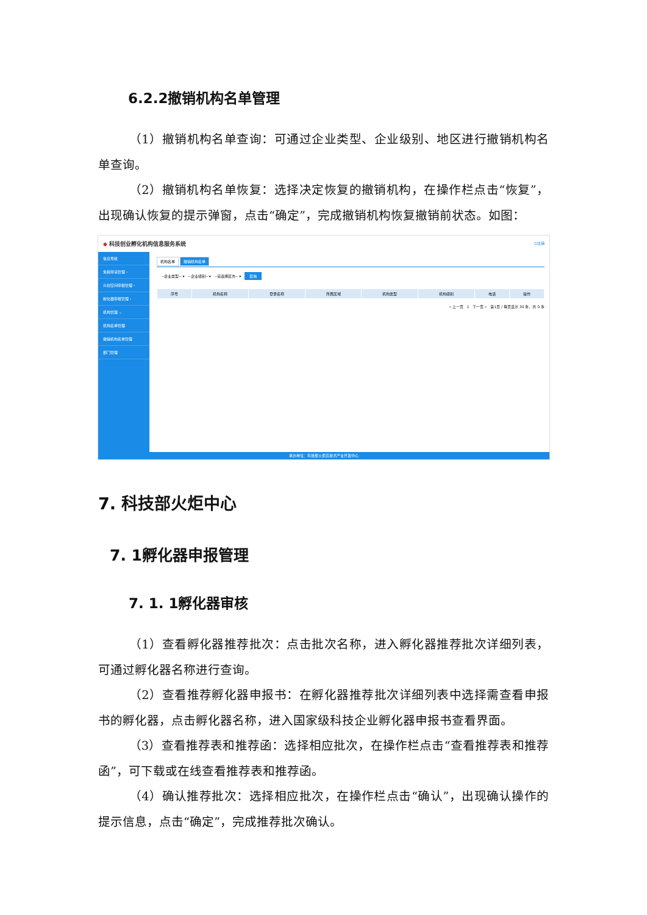6.2.2撤销机构名单管理
（1）撤销机构名单查询：可通过企业类型、企业级别、地区进行撤销机构名单查询。
（2）撤销机构名单恢复：选择决定恢复的撤销机构，在操作栏点击“恢复”，出现确认恢复的提示弹窗，点击“确定”，完成撤销机构恢复撤销前状态。如图：
◆ 科技创业孵化机构信息服务系统 ⏻注销
信息导航
免税申请管理 ›
众创空间申报管理 ›
孵化器申报管理 ›
机构管理 ⌄
机构名单管理
撤销机构名单管理
部门管理
机构名单 撤销机构名单
--企业类型-- ▾ --企业级别-- ▾ --请选择区市-- ▾ 查询
| 序号 | 机构名称 | 登录名称 | 所属区域 | 机构类型 | 机构级别 | 电话 | 操作 |
| --- | --- | --- | --- | --- | --- | --- | --- |
« 上一页 1 下一页 » 第1页 / 每页显示 30 条，共 0 条
承办单位：科技部火炬高技术产业开发中心
7. 科技部火炬中心
7. 1孵化器申报管理
7. 1. 1孵化器审核
（1）查看孵化器推荐批次：点击批次名称，进入孵化器推荐批次详细列表，可通过孵化器名称进行查询。
（2）查看推荐孵化器申报书：在孵化器推荐批次详细列表中选择需查看申报书的孵化器，点击孵化器名称，进入国家级科技企业孵化器申报书查看界面。
（3）查看推荐表和推荐函：选择相应批次，在操作栏点击“查看推荐表和推荐函”，可下载或在线查看推荐表和推荐函。
（4）确认推荐批次：选择相应批次，在操作栏点击“确认”，出现确认操作的提示信息，点击“确定”，完成推荐批次确认。